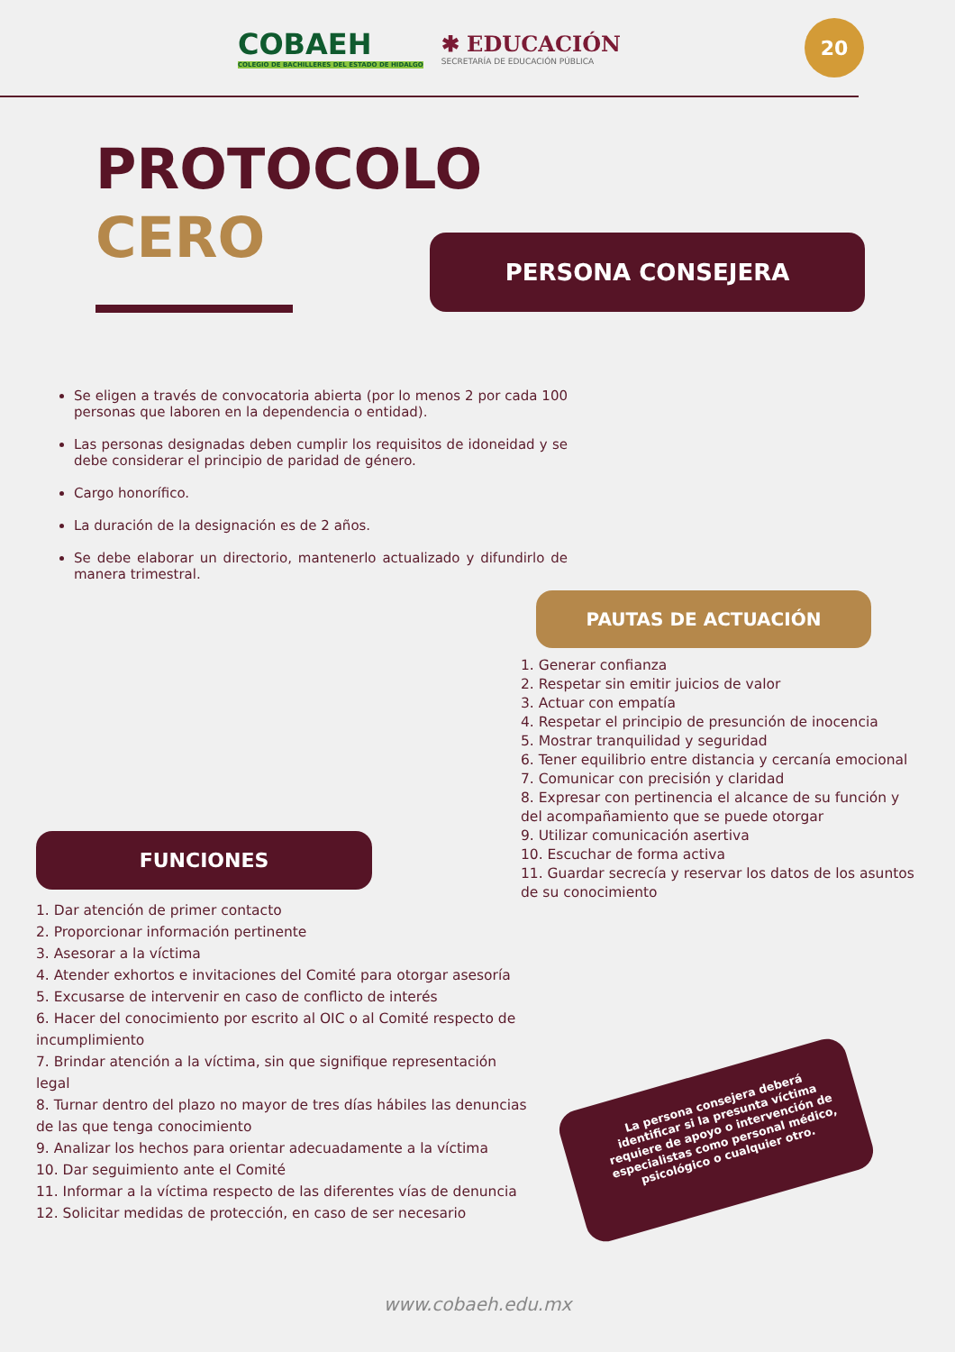COBAEH
COLEGIO DE BACHILLERES DEL ESTADO DE HIDALGO
✱ EDUCACIÓN
SECRETARÍA DE EDUCACIÓN PÚBLICA
20
PROTOCOLO
CERO
PERSONA CONSEJERA
Se eligen a través de convocatoria abierta (por lo menos 2 por cada 100 personas que laboren en la dependencia o entidad).
Las personas designadas deben cumplir los requisitos de idoneidad y se debe considerar el principio de paridad de género.
Cargo honorífico.
La duración de la designación es de 2 años.
Se debe elaborar un directorio, mantenerlo actualizado y difundirlo de manera trimestral.
PAUTAS DE ACTUACIÓN
1. Generar confianza
2. Respetar sin emitir juicios de valor
3. Actuar con empatía
4. Respetar el principio de presunción de inocencia
5. Mostrar tranquilidad y seguridad
6. Tener equilibrio entre distancia y cercanía emocional
7. Comunicar con precisión y claridad
8. Expresar con pertinencia el alcance de su función y del acompañamiento que se puede otorgar
9. Utilizar comunicación asertiva
10. Escuchar de forma activa
11. Guardar secrecía y reservar los datos de los asuntos de su conocimiento
FUNCIONES
1. Dar atención de primer contacto
2. Proporcionar información pertinente
3. Asesorar a la víctima
4. Atender exhortos e invitaciones del Comité para otorgar asesoría
5. Excusarse de intervenir en caso de conflicto de interés
6. Hacer del conocimiento por escrito al OIC o al Comité respecto de incumplimiento
7. Brindar atención a la víctima, sin que signifique representación legal
8. Turnar dentro del plazo no mayor de tres días hábiles las denuncias de las que tenga conocimiento
9. Analizar los hechos para orientar adecuadamente a la víctima
10. Dar seguimiento ante el Comité
11. Informar a la víctima respecto de las diferentes vías de denuncia
12. Solicitar medidas de protección, en caso de ser necesario
La persona consejera deberá identificar si la presunta víctima requiere de apoyo o intervención de especialistas como personal médico, psicológico o cualquier otro.
www.cobaeh.edu.mx